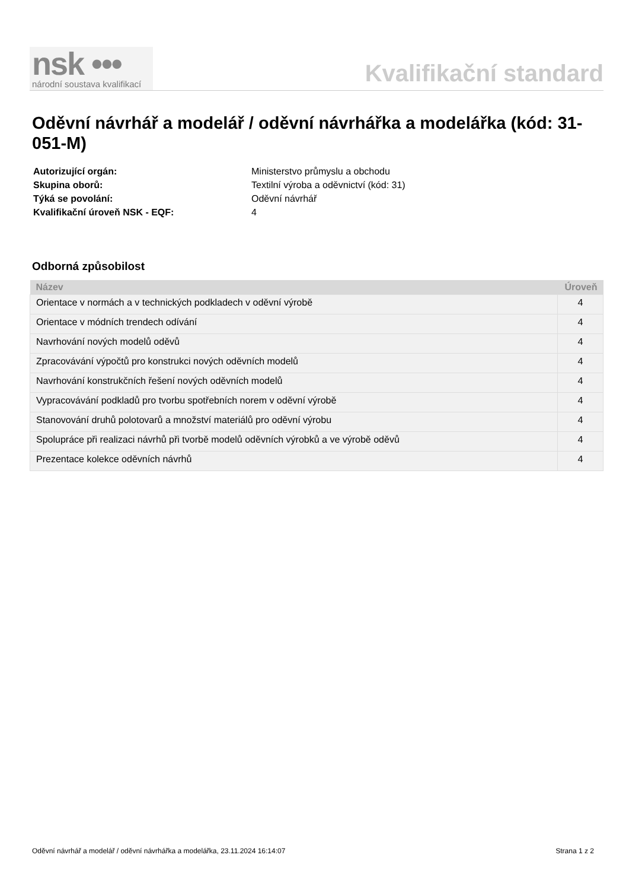nsk •••
národní soustava kvalifikací
Kvalifikační standard
Oděvní návrhář a modelář / oděvní návrhářka a modelářka (kód: 31-051-M)
| Autorizující orgán: | Ministerstvo průmyslu a obchodu |
| Skupina oborů: | Textilní výroba a oděvnictví (kód: 31) |
| Týká se povolání: | Oděvní návrhář |
| Kvalifikační úroveň NSK - EQF: | 4 |
Odborná způsobilost
| Název | Úroveň |
| --- | --- |
| Orientace v normách a v technických podkladech v oděvní výrobě | 4 |
| Orientace v módních trendech odívání | 4 |
| Navrhování nových modelů oděvů | 4 |
| Zpracovávání výpočtů pro konstrukci nových oděvních modelů | 4 |
| Navrhování konstrukčních řešení nových oděvních modelů | 4 |
| Vypracovávání podkladů pro tvorbu spotřebních norem v oděvní výrobě | 4 |
| Stanovování druhů polotovarů a množství materiálů pro oděvní výrobu | 4 |
| Spolupráce při realizaci návrhů při tvorbě modelů oděvních výrobků a ve výrobě oděvů | 4 |
| Prezentace kolekce oděvních návrhů | 4 |
Oděvní návrhář a modelář / oděvní návrhářka a modelářka, 23.11.2024 16:14:07 Strana 1 z 2